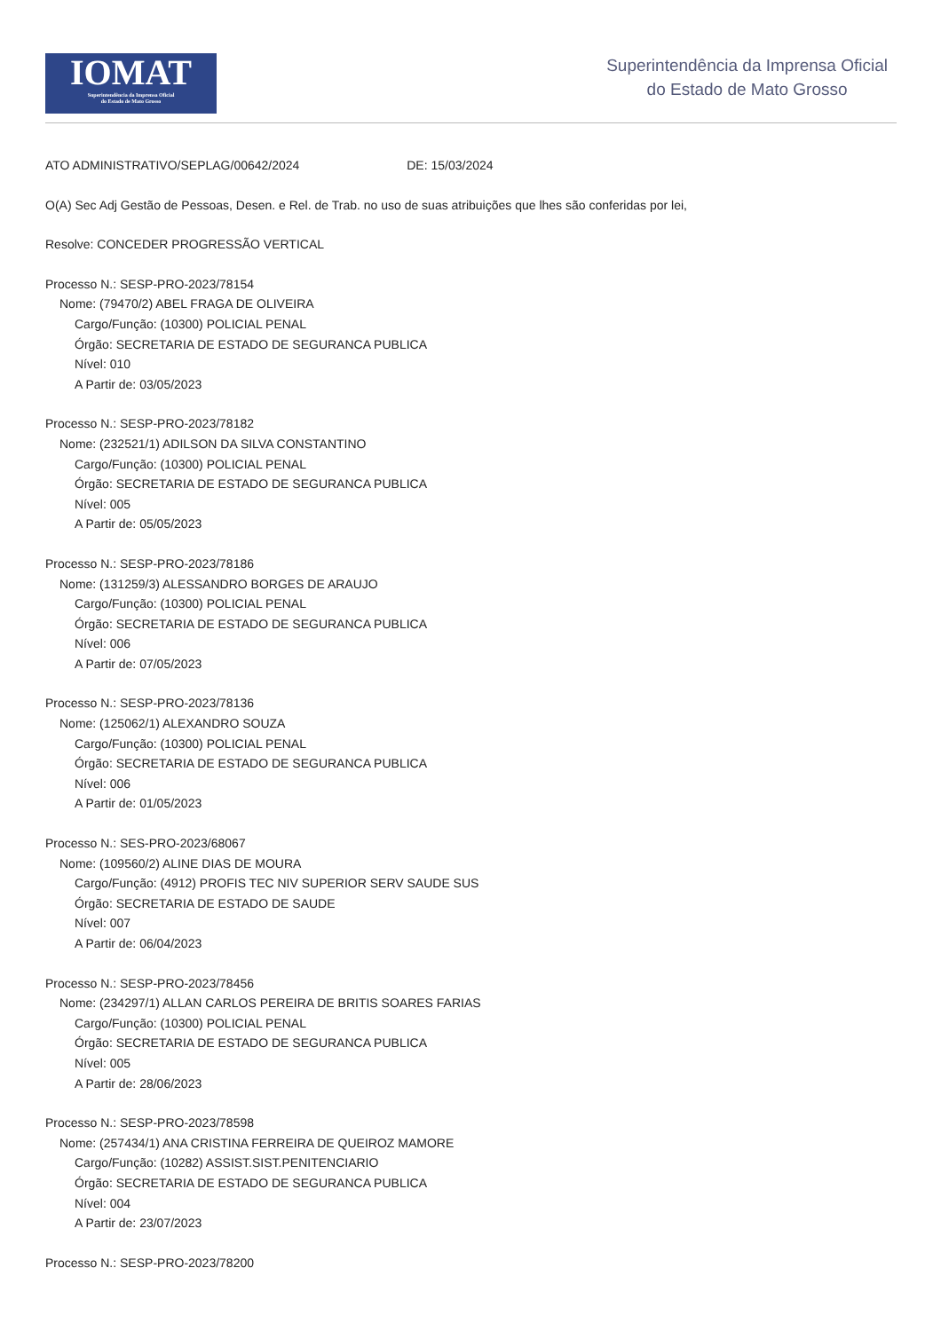IOMAT
Superintendência da Imprensa Oficial
do Estado de Mato Grosso
Superintendência da Imprensa Oficial
do Estado de Mato Grosso
ATO ADMINISTRATIVO/SEPLAG/00642/2024 DE: 15/03/2024
O(A) Sec Adj Gestão de Pessoas, Desen. e Rel. de Trab. no uso de suas atribuições que lhes são conferidas por lei,
Resolve: CONCEDER PROGRESSÃO VERTICAL
Processo N.: SESP-PRO-2023/78154
Nome: (79470/2) ABEL FRAGA DE OLIVEIRA
Cargo/Função: (10300) POLICIAL PENAL
Órgão: SECRETARIA DE ESTADO DE SEGURANCA PUBLICA
Nível: 010
A Partir de: 03/05/2023
Processo N.: SESP-PRO-2023/78182
Nome: (232521/1) ADILSON DA SILVA CONSTANTINO
Cargo/Função: (10300) POLICIAL PENAL
Órgão: SECRETARIA DE ESTADO DE SEGURANCA PUBLICA
Nível: 005
A Partir de: 05/05/2023
Processo N.: SESP-PRO-2023/78186
Nome: (131259/3) ALESSANDRO BORGES DE ARAUJO
Cargo/Função: (10300) POLICIAL PENAL
Órgão: SECRETARIA DE ESTADO DE SEGURANCA PUBLICA
Nível: 006
A Partir de: 07/05/2023
Processo N.: SESP-PRO-2023/78136
Nome: (125062/1) ALEXANDRO SOUZA
Cargo/Função: (10300) POLICIAL PENAL
Órgão: SECRETARIA DE ESTADO DE SEGURANCA PUBLICA
Nível: 006
A Partir de: 01/05/2023
Processo N.: SES-PRO-2023/68067
Nome: (109560/2) ALINE DIAS DE MOURA
Cargo/Função: (4912) PROFIS TEC NIV SUPERIOR SERV SAUDE SUS
Órgão: SECRETARIA DE ESTADO DE SAUDE
Nível: 007
A Partir de: 06/04/2023
Processo N.: SESP-PRO-2023/78456
Nome: (234297/1) ALLAN CARLOS PEREIRA DE BRITIS SOARES FARIAS
Cargo/Função: (10300) POLICIAL PENAL
Órgão: SECRETARIA DE ESTADO DE SEGURANCA PUBLICA
Nível: 005
A Partir de: 28/06/2023
Processo N.: SESP-PRO-2023/78598
Nome: (257434/1) ANA CRISTINA FERREIRA DE QUEIROZ MAMORE
Cargo/Função: (10282) ASSIST.SIST.PENITENCIARIO
Órgão: SECRETARIA DE ESTADO DE SEGURANCA PUBLICA
Nível: 004
A Partir de: 23/07/2023
Processo N.: SESP-PRO-2023/78200